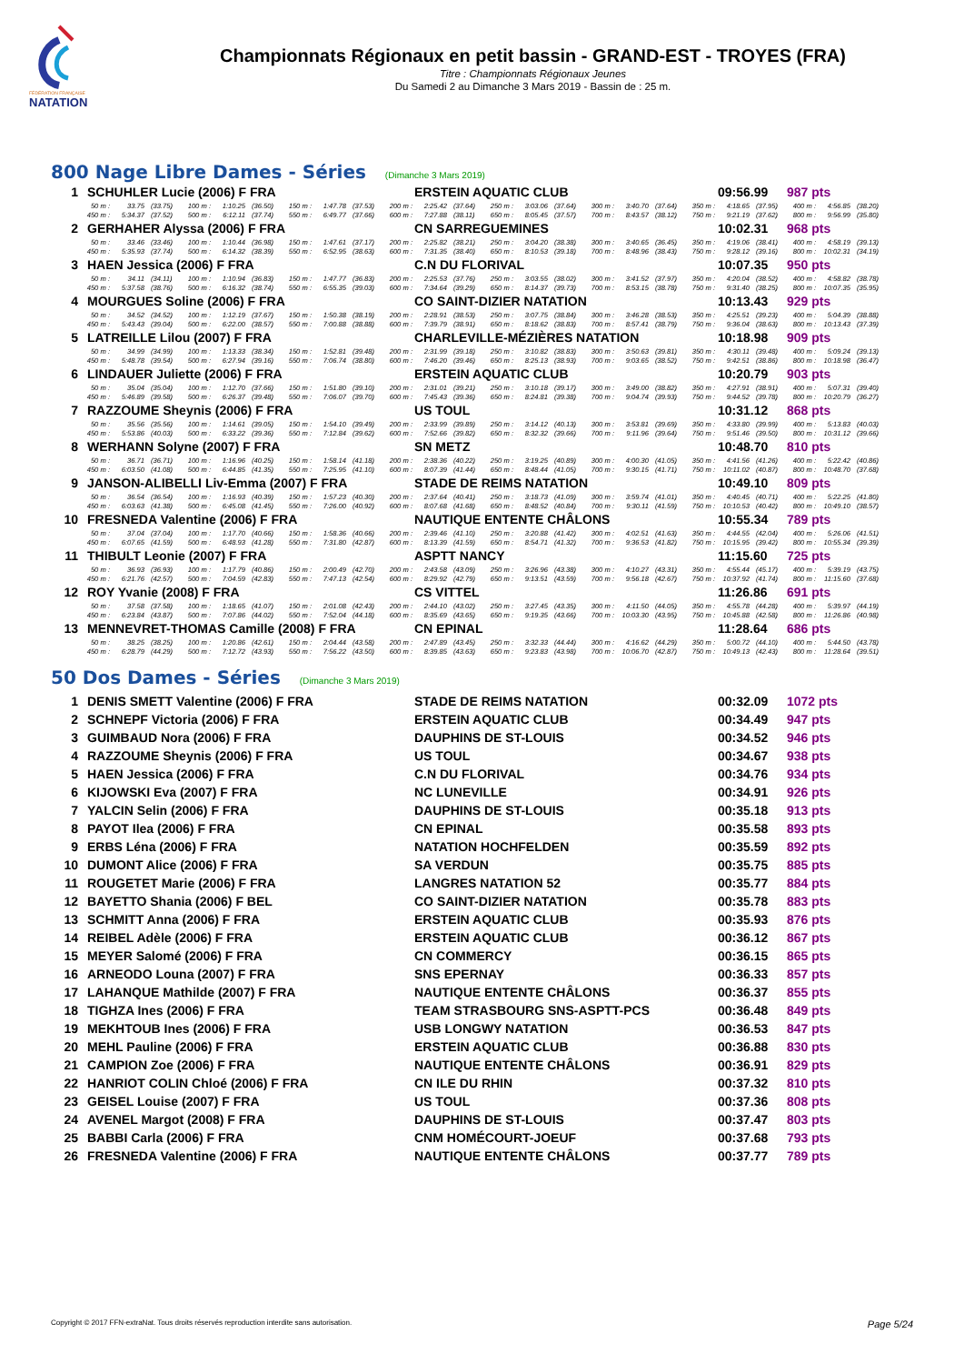FÉDÉRATION FRANÇAISE
NATATION
Championnats Régionaux en petit bassin - GRAND-EST - TROYES (FRA)
Titre : Championnats Régionaux Jeunes
Du Samedi 2 au Dimanche 3 Mars 2019 - Bassin de : 25 m.
800 Nage Libre Dames - Séries (Dimanche 3 Mars 2019)
| 1 | SCHUHLER Lucie (2006) F FRA | ERSTEIN AQUATIC CLUB | 09:56.99 | 987 pts |
| 50 m : | 33.75 | (33.75) | 100 m : | 1:10.25 | (36.50) | 150 m : | 1:47.78 | (37.53) | 200 m : | 2:25.42 | (37.64) | 250 m : | 3:03.06 | (37.64) | 300 m : | 3:40.70 | (37.64) | 350 m : | 4:18.65 | (37.95) | 400 m : | 4:56.85 | (38.20) |
| 450 m : | 5:34.37 | (37.52) | 500 m : | 6:12.11 | (37.74) | 550 m : | 6:49.77 | (37.66) | 600 m : | 7:27.88 | (38.11) | 650 m : | 8:05.45 | (37.57) | 700 m : | 8:43.57 | (38.12) | 750 m : | 9:21.19 | (37.62) | 800 m : | 9:56.99 | (35.80) |
| 2 | GERHAHER Alyssa (2006) F FRA | CN SARREGUEMINES | 10:02.31 | 968 pts |
| 50 m : | 33.46 | (33.46) | 100 m : | 1:10.44 | (36.98) | 150 m : | 1:47.61 | (37.17) | 200 m : | 2:25.82 | (38.21) | 250 m : | 3:04.20 | (38.38) | 300 m : | 3:40.65 | (36.45) | 350 m : | 4:19.06 | (38.41) | 400 m : | 4:58.19 | (39.13) |
| 450 m : | 5:35.93 | (37.74) | 500 m : | 6:14.32 | (38.39) | 550 m : | 6:52.95 | (38.63) | 600 m : | 7:31.35 | (38.40) | 650 m : | 8:10.53 | (39.18) | 700 m : | 8:48.96 | (38.43) | 750 m : | 9:28.12 | (39.16) | 800 m : | 10:02.31 | (34.19) |
| 3 | HAEN Jessica (2006) F FRA | C.N DU FLORIVAL | 10:07.35 | 950 pts |
| 50 m : | 34.11 | (34.11) | 100 m : | 1:10.94 | (36.83) | 150 m : | 1:47.77 | (36.83) | 200 m : | 2:25.53 | (37.76) | 250 m : | 3:03.55 | (38.02) | 300 m : | 3:41.52 | (37.97) | 350 m : | 4:20.04 | (38.52) | 400 m : | 4:58.82 | (38.78) |
| 450 m : | 5:37.58 | (38.76) | 500 m : | 6:16.32 | (38.74) | 550 m : | 6:55.35 | (39.03) | 600 m : | 7:34.64 | (39.29) | 650 m : | 8:14.37 | (39.73) | 700 m : | 8:53.15 | (38.78) | 750 m : | 9:31.40 | (38.25) | 800 m : | 10:07.35 | (35.95) |
| 4 | MOURGUES Soline (2006) F FRA | CO SAINT-DIZIER NATATION | 10:13.43 | 929 pts |
| 50 m : | 34.52 | (34.52) | 100 m : | 1:12.19 | (37.67) | 150 m : | 1:50.38 | (38.19) | 200 m : | 2:28.91 | (38.53) | 250 m : | 3:07.75 | (38.84) | 300 m : | 3:46.28 | (38.53) | 350 m : | 4:25.51 | (39.23) | 400 m : | 5:04.39 | (38.88) |
| 450 m : | 5:43.43 | (39.04) | 500 m : | 6:22.00 | (38.57) | 550 m : | 7:00.88 | (38.88) | 600 m : | 7:39.79 | (38.91) | 650 m : | 8:18.62 | (38.83) | 700 m : | 8:57.41 | (38.79) | 750 m : | 9:36.04 | (38.63) | 800 m : | 10:13.43 | (37.39) |
| 5 | LATREILLE Lilou (2007) F FRA | CHARLEVILLE-MÉZIÈRES NATATION | 10:18.98 | 909 pts |
| 50 m : | 34.99 | (34.99) | 100 m : | 1:13.33 | (38.34) | 150 m : | 1:52.81 | (39.48) | 200 m : | 2:31.99 | (39.18) | 250 m : | 3:10.82 | (38.83) | 300 m : | 3:50.63 | (39.81) | 350 m : | 4:30.11 | (39.48) | 400 m : | 5:09.24 | (39.13) |
| 450 m : | 5:48.78 | (39.54) | 500 m : | 6:27.94 | (39.16) | 550 m : | 7:06.74 | (38.80) | 600 m : | 7:46.20 | (39.46) | 650 m : | 8:25.13 | (38.93) | 700 m : | 9:03.65 | (38.52) | 750 m : | 9:42.51 | (38.86) | 800 m : | 10:18.98 | (36.47) |
| 6 | LINDAUER Juliette (2006) F FRA | ERSTEIN AQUATIC CLUB | 10:20.79 | 903 pts |
| 50 m : | 35.04 | (35.04) | 100 m : | 1:12.70 | (37.66) | 150 m : | 1:51.80 | (39.10) | 200 m : | 2:31.01 | (39.21) | 250 m : | 3:10.18 | (39.17) | 300 m : | 3:49.00 | (38.82) | 350 m : | 4:27.91 | (38.91) | 400 m : | 5:07.31 | (39.40) |
| 450 m : | 5:46.89 | (39.58) | 500 m : | 6:26.37 | (39.48) | 550 m : | 7:06.07 | (39.70) | 600 m : | 7:45.43 | (39.36) | 650 m : | 8:24.81 | (39.38) | 700 m : | 9:04.74 | (39.93) | 750 m : | 9:44.52 | (39.78) | 800 m : | 10:20.79 | (36.27) |
| 7 | RAZZOUME Sheynis (2006) F FRA | US TOUL | 10:31.12 | 868 pts |
| 50 m : | 35.56 | (35.56) | 100 m : | 1:14.61 | (39.05) | 150 m : | 1:54.10 | (39.49) | 200 m : | 2:33.99 | (39.89) | 250 m : | 3:14.12 | (40.13) | 300 m : | 3:53.81 | (39.69) | 350 m : | 4:33.80 | (39.99) | 400 m : | 5:13.83 | (40.03) |
| 450 m : | 5:53.86 | (40.03) | 500 m : | 6:33.22 | (39.36) | 550 m : | 7:12.84 | (39.62) | 600 m : | 7:52.66 | (39.82) | 650 m : | 8:32.32 | (39.66) | 700 m : | 9:11.96 | (39.64) | 750 m : | 9:51.46 | (39.50) | 800 m : | 10:31.12 | (39.66) |
| 8 | WERHANN Solyne (2007) F FRA | SN METZ | 10:48.70 | 810 pts |
| 50 m : | 36.71 | (36.71) | 100 m : | 1:16.96 | (40.25) | 150 m : | 1:58.14 | (41.18) | 200 m : | 2:38.36 | (40.22) | 250 m : | 3:19.25 | (40.89) | 300 m : | 4:00.30 | (41.05) | 350 m : | 4:41.56 | (41.26) | 400 m : | 5:22.42 | (40.86) |
| 450 m : | 6:03.50 | (41.08) | 500 m : | 6:44.85 | (41.35) | 550 m : | 7:25.95 | (41.10) | 600 m : | 8:07.39 | (41.44) | 650 m : | 8:48.44 | (41.05) | 700 m : | 9:30.15 | (41.71) | 750 m : | 10:11.02 | (40.87) | 800 m : | 10:48.70 | (37.68) |
| 9 | JANSON-ALIBELLI Liv-Emma (2007) F FRA | STADE DE REIMS NATATION | 10:49.10 | 809 pts |
| 50 m : | 36.54 | (36.54) | 100 m : | 1:16.93 | (40.39) | 150 m : | 1:57.23 | (40.30) | 200 m : | 2:37.64 | (40.41) | 250 m : | 3:18.73 | (41.09) | 300 m : | 3:59.74 | (41.01) | 350 m : | 4:40.45 | (40.71) | 400 m : | 5:22.25 | (41.80) |
| 450 m : | 6:03.63 | (41.38) | 500 m : | 6:45.08 | (41.45) | 550 m : | 7:26.00 | (40.92) | 600 m : | 8:07.68 | (41.68) | 650 m : | 8:48.52 | (40.84) | 700 m : | 9:30.11 | (41.59) | 750 m : | 10:10.53 | (40.42) | 800 m : | 10:49.10 | (38.57) |
| 10 | FRESNEDA Valentine (2006) F FRA | NAUTIQUE ENTENTE CHÂLONS | 10:55.34 | 789 pts |
| 50 m : | 37.04 | (37.04) | 100 m : | 1:17.70 | (40.66) | 150 m : | 1:58.36 | (40.66) | 200 m : | 2:39.46 | (41.10) | 250 m : | 3:20.88 | (41.42) | 300 m : | 4:02.51 | (41.63) | 350 m : | 4:44.55 | (42.04) | 400 m : | 5:26.06 | (41.51) |
| 450 m : | 6:07.65 | (41.59) | 500 m : | 6:48.93 | (41.28) | 550 m : | 7:31.80 | (42.87) | 600 m : | 8:13.39 | (41.59) | 650 m : | 8:54.71 | (41.32) | 700 m : | 9:36.53 | (41.82) | 750 m : | 10:15.95 | (39.42) | 800 m : | 10:55.34 | (39.39) |
| 11 | THIBULT Leonie (2007) F FRA | ASPTT NANCY | 11:15.60 | 725 pts |
| 50 m : | 36.93 | (36.93) | 100 m : | 1:17.79 | (40.86) | 150 m : | 2:00.49 | (42.70) | 200 m : | 2:43.58 | (43.09) | 250 m : | 3:26.96 | (43.38) | 300 m : | 4:10.27 | (43.31) | 350 m : | 4:55.44 | (45.17) | 400 m : | 5:39.19 | (43.75) |
| 450 m : | 6:21.76 | (42.57) | 500 m : | 7:04.59 | (42.83) | 550 m : | 7:47.13 | (42.54) | 600 m : | 8:29.92 | (42.79) | 650 m : | 9:13.51 | (43.59) | 700 m : | 9:56.18 | (42.67) | 750 m : | 10:37.92 | (41.74) | 800 m : | 11:15.60 | (37.68) |
| 12 | ROY Yvanie (2008) F FRA | CS VITTEL | 11:26.86 | 691 pts |
| 50 m : | 37.58 | (37.58) | 100 m : | 1:18.65 | (41.07) | 150 m : | 2:01.08 | (42.43) | 200 m : | 2:44.10 | (43.02) | 250 m : | 3:27.45 | (43.35) | 300 m : | 4:11.50 | (44.05) | 350 m : | 4:55.78 | (44.28) | 400 m : | 5:39.97 | (44.19) |
| 450 m : | 6:23.84 | (43.87) | 500 m : | 7:07.86 | (44.02) | 550 m : | 7:52.04 | (44.18) | 600 m : | 8:35.69 | (43.65) | 650 m : | 9:19.35 | (43.66) | 700 m : | 10:03.30 | (43.95) | 750 m : | 10:45.88 | (42.58) | 800 m : | 11:26.86 | (40.98) |
| 13 | MENNEVRET-THOMAS Camille (2008) F FRA | CN EPINAL | 11:28.64 | 686 pts |
| 50 m : | 38.25 | (38.25) | 100 m : | 1:20.86 | (42.61) | 150 m : | 2:04.44 | (43.58) | 200 m : | 2:47.89 | (43.45) | 250 m : | 3:32.33 | (44.44) | 300 m : | 4:16.62 | (44.29) | 350 m : | 5:00.72 | (44.10) | 400 m : | 5:44.50 | (43.78) |
| 450 m : | 6:28.79 | (44.29) | 500 m : | 7:12.72 | (43.93) | 550 m : | 7:56.22 | (43.50) | 600 m : | 8:39.85 | (43.63) | 650 m : | 9:23.83 | (43.98) | 700 m : | 10:06.70 | (42.87) | 750 m : | 10:49.13 | (42.43) | 800 m : | 11:28.64 | (39.51) |
50 Dos Dames - Séries (Dimanche 3 Mars 2019)
| 1 | DENIS SMETT Valentine (2006) F FRA | STADE DE REIMS NATATION | 00:32.09 | 1072 pts |
| 2 | SCHNEPF Victoria (2006) F FRA | ERSTEIN AQUATIC CLUB | 00:34.49 | 947 pts |
| 3 | GUIMBAUD Nora (2006) F FRA | DAUPHINS DE ST-LOUIS | 00:34.52 | 946 pts |
| 4 | RAZZOUME Sheynis (2006) F FRA | US TOUL | 00:34.67 | 938 pts |
| 5 | HAEN Jessica (2006) F FRA | C.N DU FLORIVAL | 00:34.76 | 934 pts |
| 6 | KIJOWSKI Eva (2007) F FRA | NC LUNEVILLE | 00:34.91 | 926 pts |
| 7 | YALCIN Selin (2006) F FRA | DAUPHINS DE ST-LOUIS | 00:35.18 | 913 pts |
| 8 | PAYOT Ilea (2006) F FRA | CN EPINAL | 00:35.58 | 893 pts |
| 9 | ERBS Léna (2006) F FRA | NATATION HOCHFELDEN | 00:35.59 | 892 pts |
| 10 | DUMONT Alice (2006) F FRA | SA VERDUN | 00:35.75 | 885 pts |
| 11 | ROUGETET Marie (2006) F FRA | LANGRES NATATION 52 | 00:35.77 | 884 pts |
| 12 | BAYETTO Shania (2006) F BEL | CO SAINT-DIZIER NATATION | 00:35.78 | 883 pts |
| 13 | SCHMITT Anna (2006) F FRA | ERSTEIN AQUATIC CLUB | 00:35.93 | 876 pts |
| 14 | REIBEL Adèle (2006) F FRA | ERSTEIN AQUATIC CLUB | 00:36.12 | 867 pts |
| 15 | MEYER Salomé (2006) F FRA | CN COMMERCY | 00:36.15 | 865 pts |
| 16 | ARNEODO Louna (2007) F FRA | SNS EPERNAY | 00:36.33 | 857 pts |
| 17 | LAHANQUE Mathilde (2007) F FRA | NAUTIQUE ENTENTE CHÂLONS | 00:36.37 | 855 pts |
| 18 | TIGHZA Ines (2006) F FRA | TEAM STRASBOURG SNS-ASPTT-PCS | 00:36.48 | 849 pts |
| 19 | MEKHTOUB Ines (2006) F FRA | USB LONGWY NATATION | 00:36.53 | 847 pts |
| 20 | MEHL Pauline (2006) F FRA | ERSTEIN AQUATIC CLUB | 00:36.88 | 830 pts |
| 21 | CAMPION Zoe (2006) F FRA | NAUTIQUE ENTENTE CHÂLONS | 00:36.91 | 829 pts |
| 22 | HANRIOT COLIN Chloé (2006) F FRA | CN ILE DU RHIN | 00:37.32 | 810 pts |
| 23 | GEISEL Louise (2007) F FRA | US TOUL | 00:37.36 | 808 pts |
| 24 | AVENEL Margot (2008) F FRA | DAUPHINS DE ST-LOUIS | 00:37.47 | 803 pts |
| 25 | BABBI Carla (2006) F FRA | CNM HOMÉCOURT-JOEUF | 00:37.68 | 793 pts |
| 26 | FRESNEDA Valentine (2006) F FRA | NAUTIQUE ENTENTE CHÂLONS | 00:37.77 | 789 pts |
Copyright © 2017 FFN-extraNat. Tous droits réservés reproduction interdite sans autorisation. Page 5/24